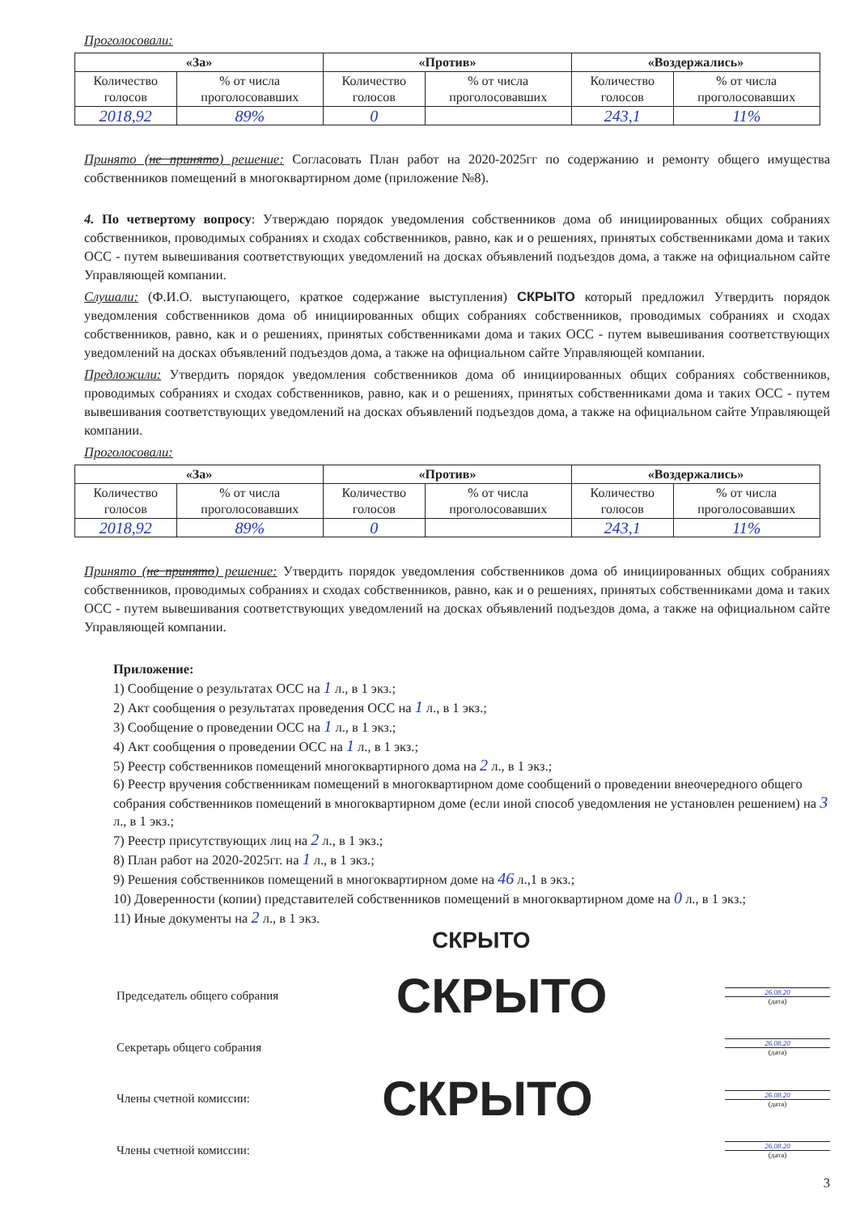Проголосовали:
| «За» | | «Против» | | «Воздержались» | |
| --- | --- | --- | --- | --- | --- |
| Количество голосов | % от числа проголосовавших | Количество голосов | % от числа проголосовавших | Количество голосов | % от числа проголосовавших |
| 2018,92 | 89% | 0 | | 243,1 | 11% |
Принято (не принято) решение: Согласовать План работ на 2020-2025гг по содержанию и ремонту общего имущества собственников помещений в многоквартирном доме (приложение №8).
4. По четвертому вопросу: Утверждаю порядок уведомления собственников дома об инициированных общих собраниях собственников, проводимых собраниях и сходах собственников, равно, как и о решениях, принятых собственниками дома и таких ОСС - путем вывешивания соответствующих уведомлений на досках объявлений подъездов дома, а также на официальном сайте Управляющей компании.
Слушали: (Ф.И.О. выступающего, краткое содержание выступления) СКРЫТО который предложил Утвердить порядок уведомления собственников дома об инициированных общих собраниях собственников, проводимых собраниях и сходах собственников, равно, как и о решениях, принятых собственниками дома и таких ОСС - путем вывешивания соответствующих уведомлений на досках объявлений подъездов дома, а также на официальном сайте Управляющей компании.
Предложили: Утвердить порядок уведомления собственников дома об инициированных общих собраниях собственников, проводимых собраниях и сходах собственников, равно, как и о решениях, принятых собственниками дома и таких ОСС - путем вывешивания соответствующих уведомлений на досках объявлений подъездов дома, а также на официальном сайте Управляющей компании.
Проголосовали:
| «За» | | «Против» | | «Воздержались» | |
| --- | --- | --- | --- | --- | --- |
| Количество голосов | % от числа проголосовавших | Количество голосов | % от числа проголосовавших | Количество голосов | % от числа проголосовавших |
| 2018,92 | 89% | 0 | | 243,1 | 11% |
Принято (не принято) решение: Утвердить порядок уведомления собственников дома об инициированных общих собраниях собственников, проводимых собраниях и сходах собственников, равно, как и о решениях, принятых собственниками дома и таких ОСС - путем вывешивания соответствующих уведомлений на досках объявлений подъездов дома, а также на официальном сайте Управляющей компании.
Приложение:
1) Сообщение о результатах ОСС на 1 л., в 1 экз.;
2) Акт сообщения о результатах проведения ОСС на 1 л., в 1 экз.;
3) Сообщение о проведении ОСС на 1 л., в 1 экз.;
4) Акт сообщения о проведении ОСС на 1 л., в 1 экз.;
5) Реестр собственников помещений многоквартирного дома на 2 л., в 1 экз.;
6) Реестр вручения собственникам помещений в многоквартирном доме сообщений о проведении внеочередного общего собрания собственников помещений в многоквартирном доме (если иной способ уведомления не установлен решением) на 3 л., в 1 экз.;
7) Реестр присутствующих лиц на 2 л., в 1 экз.;
8) План работ на 2020-2025гг. на 1 л., в 1 экз.;
9) Решения собственников помещений в многоквартирном доме на 46 л.,1 в экз.;
10) Доверенности (копии) представителей собственников помещений в многоквартирном доме на 0 л., в 1 экз.;
11) Иные документы на 2 л., в 1 экз.
СКРЫТО
Председатель общего собрания СКРЫТО
26.08.20
(дата)
Секретарь общего собрания
26.08.20
(дата)
Члены счетной комиссии: СКРЫТО
26.08.20
(дата)
Члены счетной комиссии:
26.08.20
(дата)
3